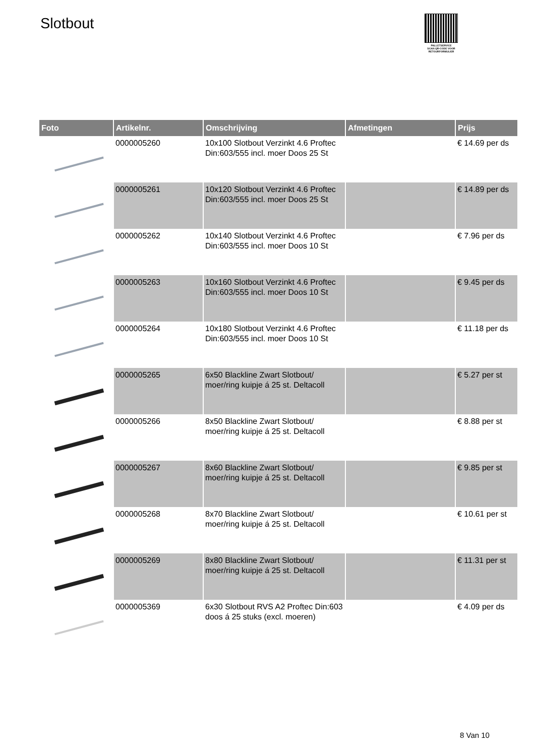Slotbout
PALLETSERVICE
SCAN QR-CODE VOOR RETOURFORMULIER
| Foto | Artikelnr. | Omschrijving | Afmetingen | Prijs |
| --- | --- | --- | --- | --- |
| | 0000005260 | 10x100 Slotbout Verzinkt 4.6 Proftec Din:603/555 incl. moer Doos 25 St | | € 14.69 per ds |
| | 0000005261 | 10x120 Slotbout Verzinkt 4.6 Proftec Din:603/555 incl. moer Doos 25 St | | € 14.89 per ds |
| | 0000005262 | 10x140 Slotbout Verzinkt 4.6 Proftec Din:603/555 incl. moer Doos 10 St | | € 7.96 per ds |
| | 0000005263 | 10x160 Slotbout Verzinkt 4.6 Proftec Din:603/555 incl. moer Doos 10 St | | € 9.45 per ds |
| | 0000005264 | 10x180 Slotbout Verzinkt 4.6 Proftec Din:603/555 incl. moer Doos 10 St | | € 11.18 per ds |
| | 0000005265 | 6x50 Blackline Zwart Slotbout/ moer/ring kuipje á 25 st. Deltacoll | | € 5.27 per st |
| | 0000005266 | 8x50 Blackline Zwart Slotbout/ moer/ring kuipje á 25 st. Deltacoll | | € 8.88 per st |
| | 0000005267 | 8x60 Blackline Zwart Slotbout/ moer/ring kuipje á 25 st. Deltacoll | | € 9.85 per st |
| | 0000005268 | 8x70 Blackline Zwart Slotbout/ moer/ring kuipje á 25 st. Deltacoll | | € 10.61 per st |
| | 0000005269 | 8x80 Blackline Zwart Slotbout/ moer/ring kuipje á 25 st. Deltacoll | | € 11.31 per st |
| | 0000005369 | 6x30 Slotbout RVS A2 Proftec Din:603 doos á 25 stuks (excl. moeren) | | € 4.09 per ds |
8 Van 10